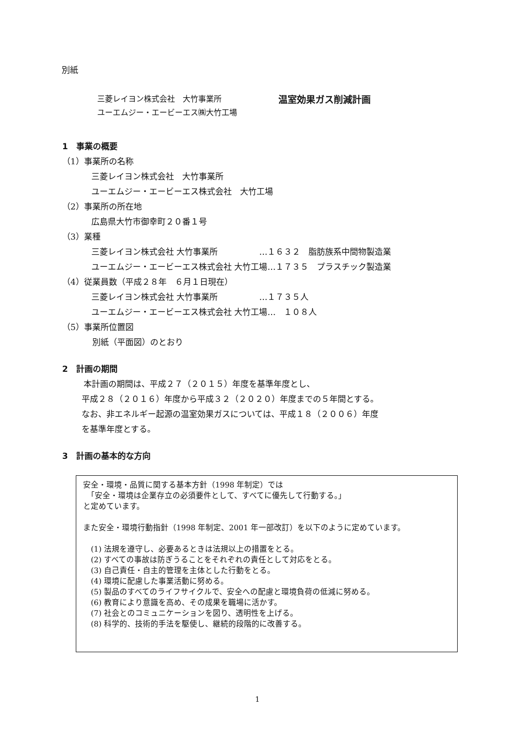別紙
三菱レイヨン株式会社　大竹事業所
ユーエムジー・エービーエス㈱大竹工場
温室効果ガス削減計画
1　事業の概要
（1）事業所の名称
三菱レイヨン株式会社　大竹事業所
ユーエムジー・エービーエス株式会社　大竹工場
（2）事業所の所在地
広島県大竹市御幸町２０番１号
（3）業種
三菱レイヨン株式会社 大竹事業所　　　　　…１６３２　脂肪族系中間物製造業
ユーエムジー・エービーエス株式会社 大竹工場…１７３５　プラスチック製造業
（4）従業員数（平成２８年　６月１日現在）
三菱レイヨン株式会社 大竹事業所　　　　　…１７３５人
ユーエムジー・エービーエス株式会社 大竹工場…　１０８人
（5）事業所位置図
別紙（平面図）のとおり
2　計画の期間
本計画の期間は、平成２７（２０１５）年度を基準年度とし、
平成２８（２０１６）年度から平成３２（２０２０）年度までの５年間とする。
なお、非エネルギー起源の温室効果ガスについては、平成１８（２００６）年度
を基準年度とする。
3　計画の基本的な方向
安全・環境・品質に関する基本方針（1998 年制定）では
　「安全・環境は企業存立の必須要件として、すべてに優先して行動する。」
と定めています。
また安全・環境行動指針（1998 年制定、2001 年一部改訂）を以下のように定めています。
(1) 法規を遵守し、必要あるときは法規以上の措置をとる。
(2) すべての事故は防ぎうることをそれぞれの責任として対応をとる。
(3) 自己責任・自主的管理を主体とした行動をとる。
(4) 環境に配慮した事業活動に努める。
(5) 製品のすべてのライフサイクルで、安全への配慮と環境負荷の低減に努める。
(6) 教育により意識を高め、その成果を職場に活かす。
(7) 社会とのコミュニケーションを図り、透明性を上げる。
(8) 科学的、技術的手法を駆使し、継続的段階的に改善する。
1